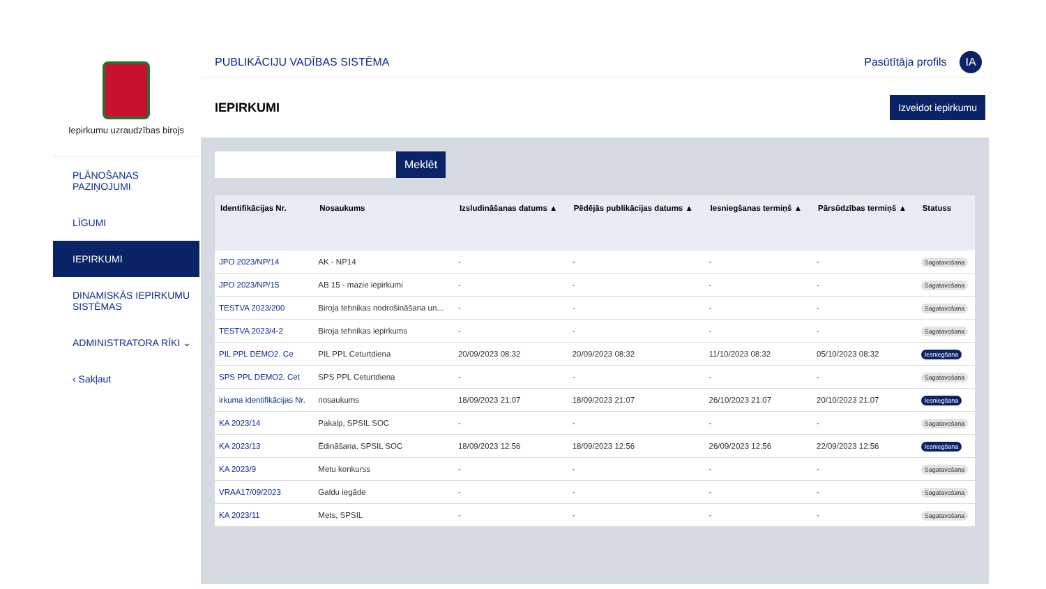Iepirkumu uzraudzības birojs
PLĀNOŠANAS PAZIŅOJUMI
LĪGUMI
IEPIRKUMI
DINAMISKĀS IEPIRKUMU SISTĒMAS
ADMINISTRATORA RĪKI ⌄
‹ Sakļaut
PUBLIKĀCIJU VADĪBAS SISTĒMA Pasūtītāja profils IA
IEPIRKUMI
Izveidot iepirkumu
Meklēt
| Identifikācijas Nr. | Nosaukums | Izsludināšanas datums ▲ | Pēdējās publikācijas datums ▲ | Iesniegšanas termiņš ▲ | Pārsūdzības termiņš ▲ | Statuss |
| --- | --- | --- | --- | --- | --- | --- |
| JPO 2023/NP/14 | AK - NP14 | - | - | - | - | Sagatavošana |
| JPO 2023/NP/15 | AB 15 - mazie iepirkumi | - | - | - | - | Sagatavošana |
| TESTVA 2023/200 | Biroja tehnikas nodrošināšana un... | - | - | - | - | Sagatavošana |
| TESTVA 2023/4-2 | Biroja tehnikas iepirkums | - | - | - | - | Sagatavošana |
| PIL PPL DEMO2. Ce | PIL PPL Ceturtdiena | 20/09/2023 08:32 | 20/09/2023 08:32 | 11/10/2023 08:32 | 05/10/2023 08:32 | Iesniegšana |
| SPS PPL DEMO2. Cet | SPS PPL Ceturtdiena | - | - | - | - | Sagatavošana |
| irkuma identifikācijas Nr. | nosaukums | 18/09/2023 21:07 | 18/09/2023 21:07 | 26/10/2023 21:07 | 20/10/2023 21:07 | Iesniegšana |
| KA 2023/14 | Pakalp, SPSIL SOC | - | - | - | - | Sagatavošana |
| KA 2023/13 | Ēdināšana, SPSIL SOC | 18/09/2023 12:56 | 18/09/2023 12:56 | 26/09/2023 12:56 | 22/09/2023 12:56 | Iesniegšana |
| KA 2023/9 | Metu konkurss | - | - | - | - | Sagatavošana |
| VRAA17/09/2023 | Galdu iegāde | - | - | - | - | Sagatavošana |
| KA 2023/11 | Mets, SPSIL | - | - | - | - | Sagatavošana |